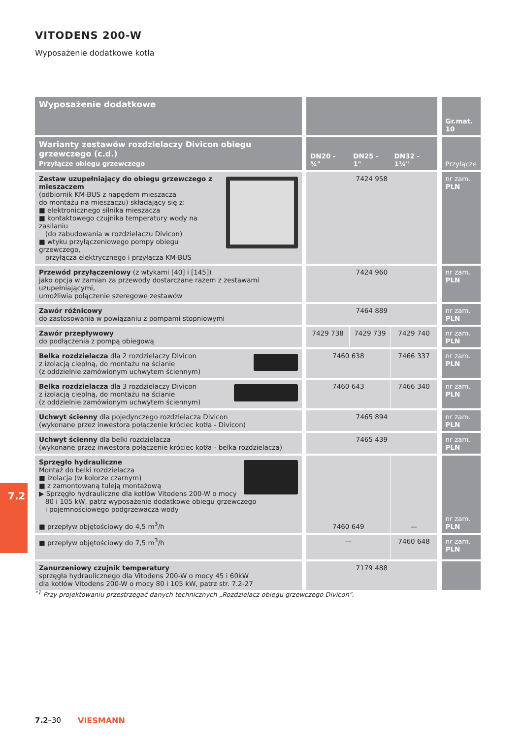VITODENS 200-W
Wyposażenie dodatkowe kotła
| Wyposażenie dodatkowe | | | | Gr.mat. 10 |
| --- | --- | --- | --- | --- |
| Warianty zestawów rozdzielaczy Divicon obiegu grzewczego (c.d.) Przyłącze obiegu grzewczego | DN20 - ¾" | DN25 - 1" | DN32 - 1¼" | Przyłącze |
| Zestaw uzupełniający do obiegu grzewczego z mieszaczem (odbiornik KM-BUS z napędem mieszacza do montażu na mieszaczu) składający się z: ■ elektronicznego silnika mieszacza ■ kontaktowego czujnika temperatury wody na zasilaniu (do zabudowania w rozdzielaczu Divicon) ■ wtyku przyłączeniowego pompy obiegu grzewczego, przyłącza elektrycznego i przyłącza KM-BUS | 7424 958 | | | nr zam. PLN |
| Przewód przyłączeniowy (z wtykami [40] i [145]) jako opcja w zamian za przewody dostarczane razem z zestawami uzupełniającymi, umożliwia połączenie szeregowe zestawów | 7424 960 | | | nr zam. PLN |
| Zawór różnicowy do zastosowania w powiązaniu z pompami stopniowymi | 7464 889 | | | nr zam. PLN |
| Zawór przepływowy do podłączenia z pompą obiegową | 7429 738 | 7429 739 | 7429 740 | nr zam. PLN |
| Belka rozdzielacza dla 2 rozdzielaczy Divicon z izolacją cieplną, do montażu na ścianie (z oddzielnie zamówionym uchwytem ściennym) | 7460 638 | | 7466 337 | nr zam. PLN |
| Belka rozdzielacza dla 3 rozdzielaczy Divicon z izolacją cieplną, do montażu na ścianie (z oddzielnie zamówionym uchwytem ściennym) | 7460 643 | | 7466 340 | nr zam. PLN |
| Uchwyt ścienny dla pojedynczego rozdzielacza Divicon (wykonane przez inwestora połączenie króciec kotła - Divicon) | 7465 894 | | | nr zam. PLN |
| Uchwyt ścienny dla belki rozdzielacza (wykonane przez inwestora połączenie króciec kotła - belka rozdzielacza) | 7465 439 | | | nr zam. PLN |
| Sprzęgło hydrauliczne Montaż do belki rozdzielacza ■ izolacja (w kolorze czarnym) ■ z zamontowaną tuleją montażową ▶ Sprzęgło hydrauliczne dla kotłów Vitodens 200-W o mocy 80 i 105 kW, patrz wyposażenie dodatkowe obiegu grzewczego i pojemnościowego podgrzewacza wody ■ przepływ objętościowy do 4,5 m<sup>3</sup>/h | 7460 649 | | — | nr zam. PLN |
| ■ przepływ objętościowy do 7,5 m<sup>3</sup>/h | — | | 7460 648 | nr zam. PLN |
| Zanurzeniowy czujnik temperatury sprzęgła hydraulicznego dla Vitodens 200-W o mocy 45 i 60kW dla kotłów Vitodens 200-W o mocy 80 i 105 kW, patrz str. 7.2-27 | 7179 488 | | | |
<sup>*1</sup> Przy projektowaniu przestrzegać danych technicznych „Rozdzielacz obiegu grzewczego Divicon".
7.2
7.2–30 VIESMANN